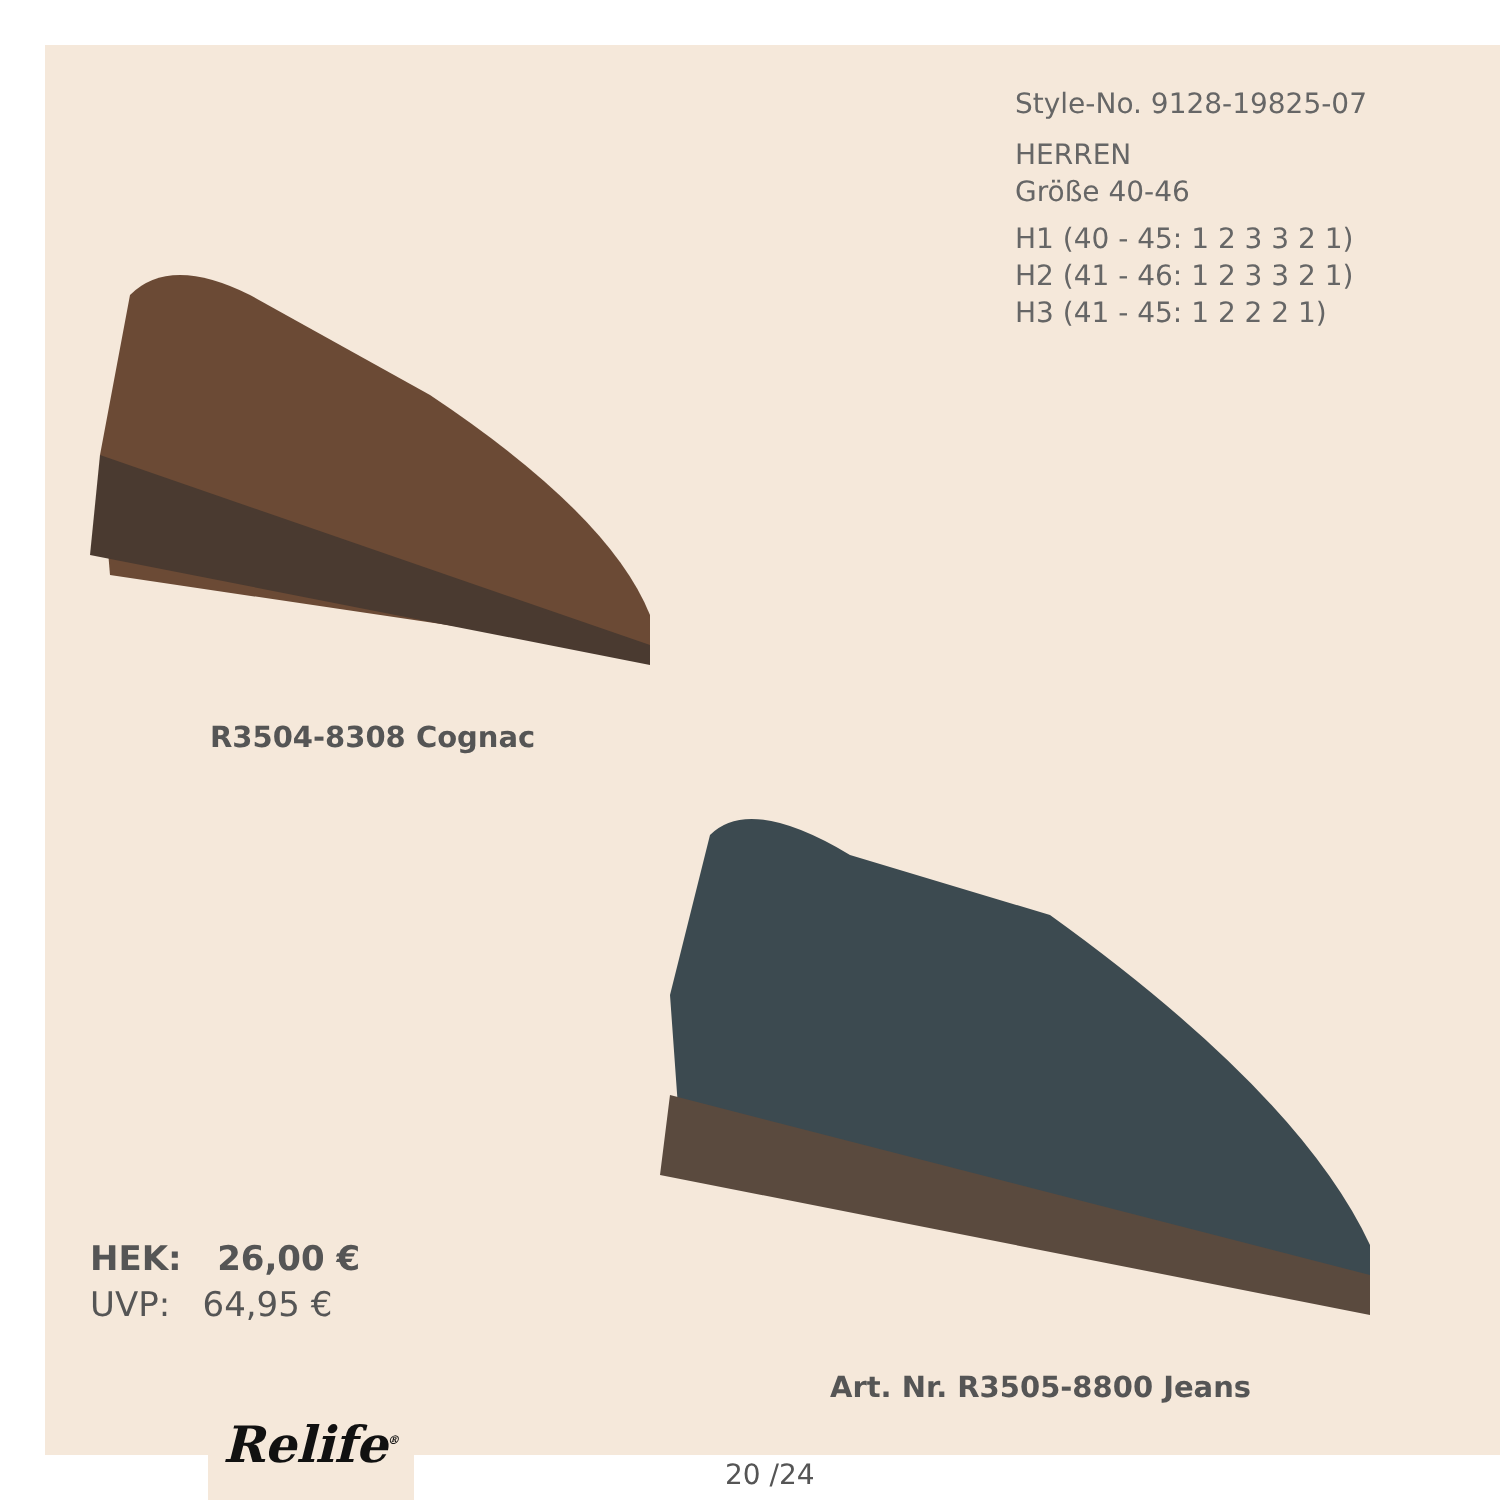Style-No. 9128-19825-07
HERREN
Größe 40-46
H1 (40 - 45: 1 2 3 3 2 1)
H2 (41 - 46: 1 2 3 3 2 1)
H3 (41 - 45: 1 2 2 2 1)
R3504-8308 Cognac
HEK: 26,00 €
UVP: 64,95 €
Art. Nr. R3505-8800 Jeans
Relife<sup>®</sup>
20 /24